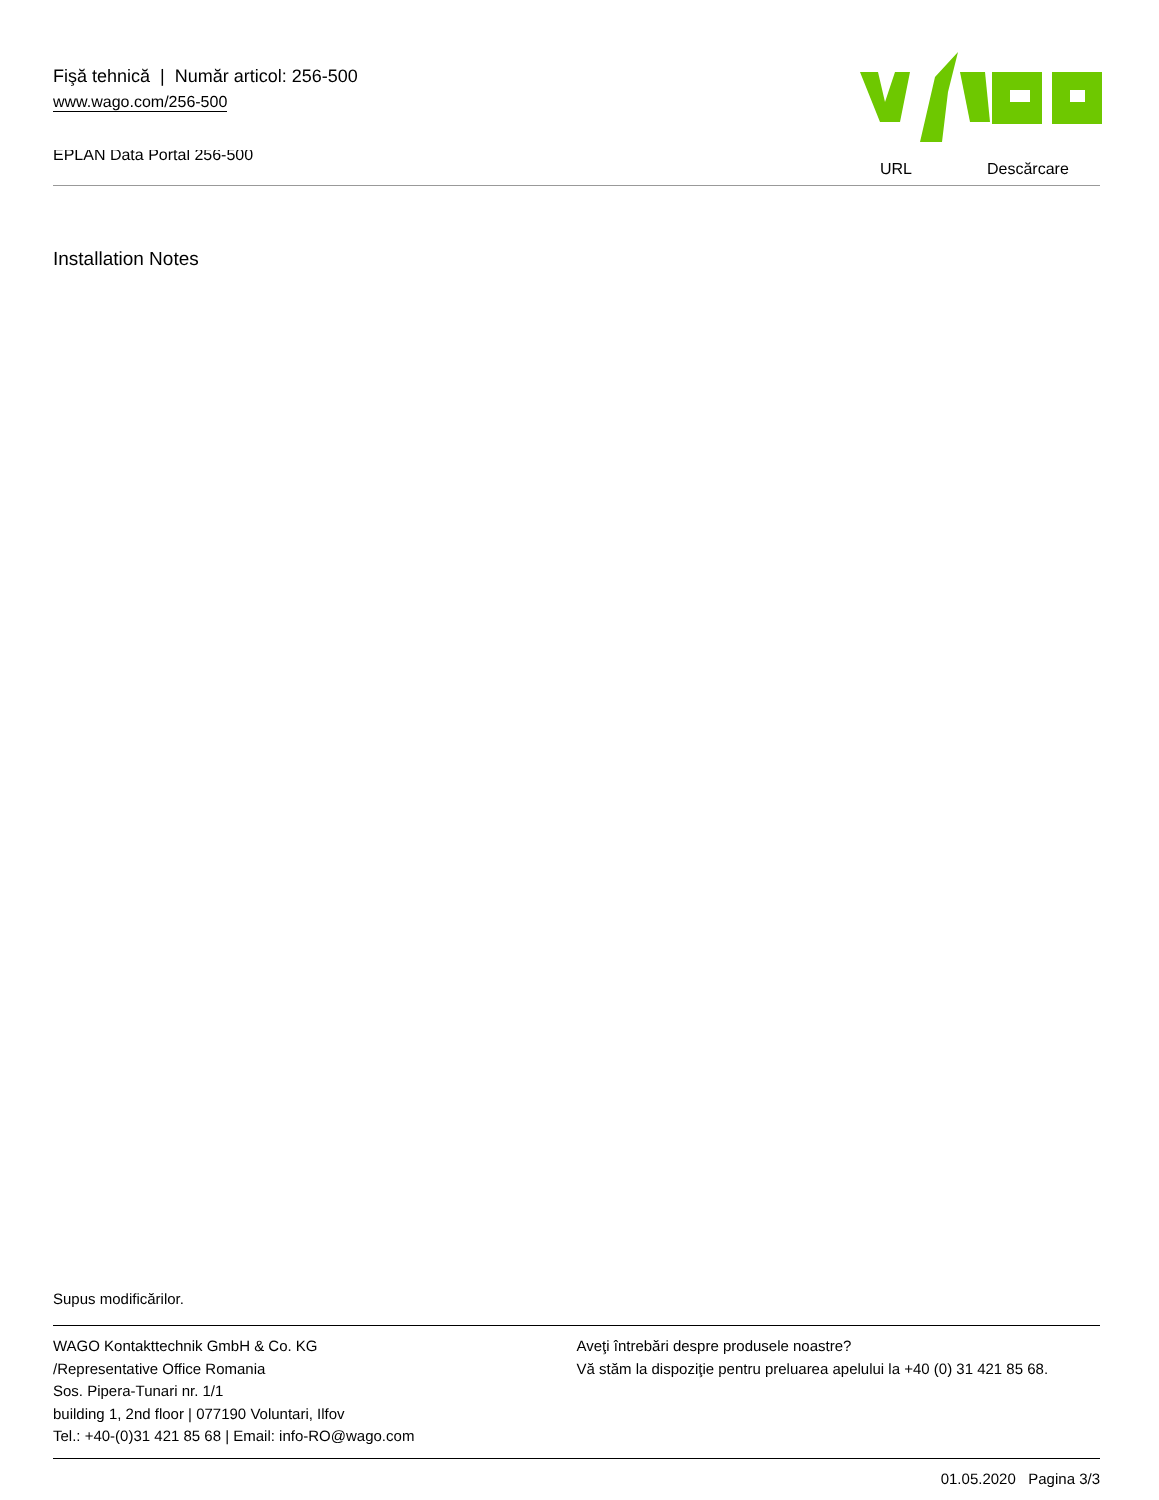Fişă tehnică | Număr articol: 256-500
www.wago.com/256-500
EPLAN Data Portal 256-500
URL Descărcare
Installation Notes
Supus modificărilor.
WAGO Kontakttechnik GmbH & Co. KG
/Representative Office Romania
Sos. Pipera-Tunari nr. 1/1
building 1, 2nd floor | 077190 Voluntari, Ilfov
Tel.: +40-(0)31 421 85 68 | Email: info-RO@wago.com
Aveţi întrebări despre produsele noastre?
Vă stăm la dispoziţie pentru preluarea apelului la +40 (0) 31 421 85 68.
01.05.2020 Pagina 3/3